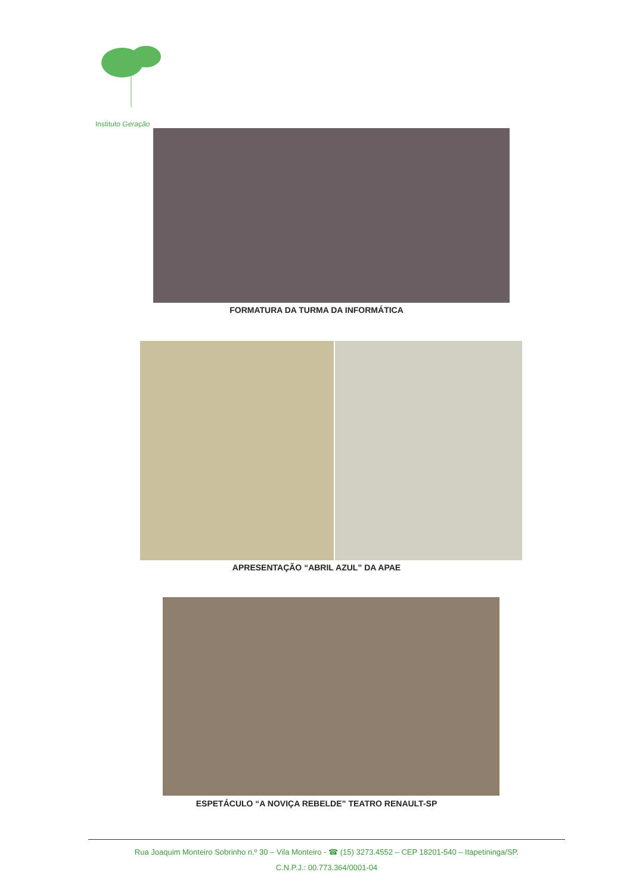Instituto Geração
FORMATURA DA TURMA DA INFORMÁTICA
APRESENTAÇÃO “ABRIL AZUL” DA APAE
ESPETÁCULO “A NOVIÇA REBELDE” TEATRO RENAULT-SP
Rua Joaquim Monteiro Sobrinho n.º 30 – Vila Monteiro - ☎ (15) 3273.4552 – CEP 18201-540 – Itapetininga/SP.
C.N.P.J.: 00.773.364/0001-04